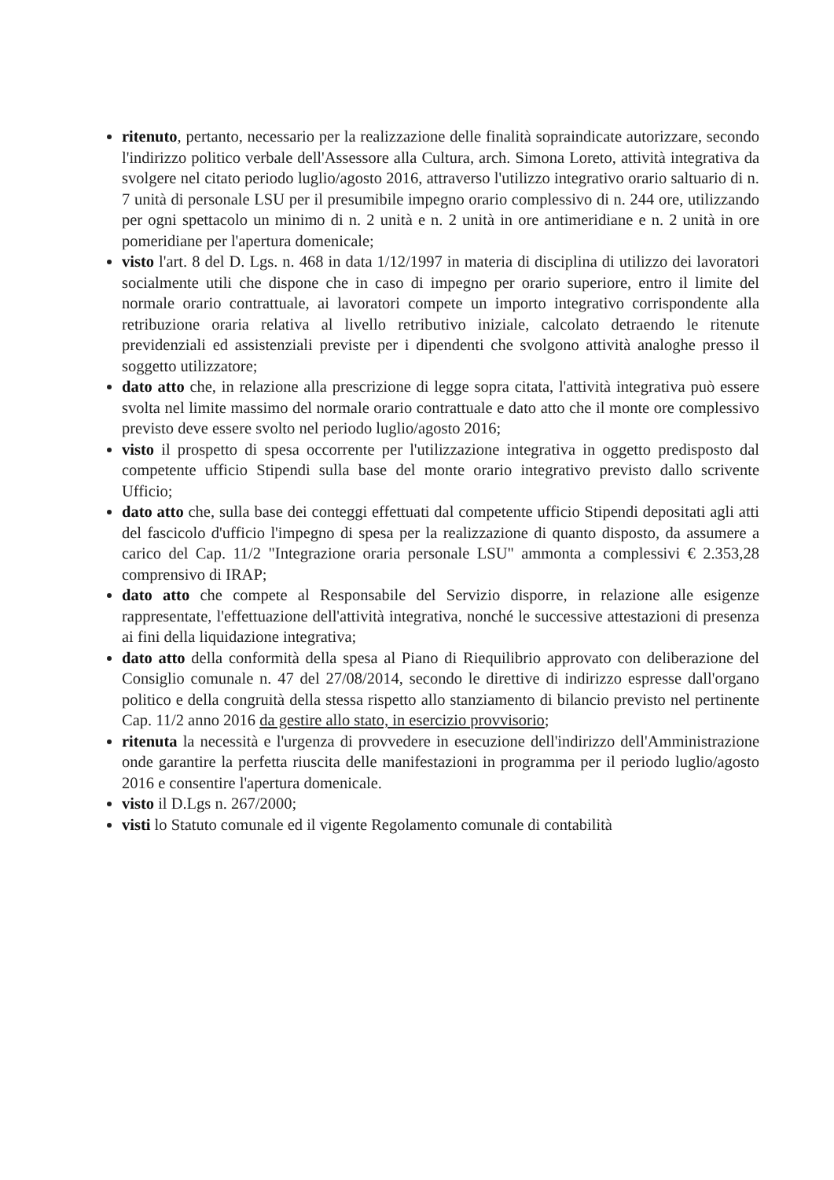ritenuto, pertanto, necessario per la realizzazione delle finalità sopraindicate autorizzare, secondo l'indirizzo politico verbale dell'Assessore alla Cultura, arch. Simona Loreto, attività integrativa da svolgere nel citato periodo luglio/agosto 2016, attraverso l'utilizzo integrativo orario saltuario di n. 7 unità di personale LSU per il presumibile impegno orario complessivo di n. 244 ore, utilizzando per ogni spettacolo un minimo di n. 2 unità e n. 2 unità in ore antimeridiane e n. 2 unità in ore pomeridiane per l'apertura domenicale;
visto l'art. 8 del D. Lgs. n. 468 in data 1/12/1997 in materia di disciplina di utilizzo dei lavoratori socialmente utili che dispone che in caso di impegno per orario superiore, entro il limite del normale orario contrattuale, ai lavoratori compete un importo integrativo corrispondente alla retribuzione oraria relativa al livello retributivo iniziale, calcolato detraendo le ritenute previdenziali ed assistenziali previste per i dipendenti che svolgono attività analoghe presso il soggetto utilizzatore;
dato atto che, in relazione alla prescrizione di legge sopra citata, l'attività integrativa può essere svolta nel limite massimo del normale orario contrattuale e dato atto che il monte ore complessivo previsto deve essere svolto nel periodo luglio/agosto 2016;
visto il prospetto di spesa occorrente per l'utilizzazione integrativa in oggetto predisposto dal competente ufficio Stipendi sulla base del monte orario integrativo previsto dallo scrivente Ufficio;
dato atto che, sulla base dei conteggi effettuati dal competente ufficio Stipendi depositati agli atti del fascicolo d'ufficio l'impegno di spesa per la realizzazione di quanto disposto, da assumere a carico del Cap. 11/2 "Integrazione oraria personale LSU" ammonta a complessivi € 2.353,28 comprensivo di IRAP;
dato atto che compete al Responsabile del Servizio disporre, in relazione alle esigenze rappresentate, l'effettuazione dell'attività integrativa, nonché le successive attestazioni di presenza ai fini della liquidazione integrativa;
dato atto della conformità della spesa al Piano di Riequilibrio approvato con deliberazione del Consiglio comunale n. 47 del 27/08/2014, secondo le direttive di indirizzo espresse dall'organo politico e della congruità della stessa rispetto allo stanziamento di bilancio previsto nel pertinente Cap. 11/2 anno 2016 da gestire allo stato, in esercizio provvisorio;
ritenuta la necessità e l'urgenza di provvedere in esecuzione dell'indirizzo dell'Amministrazione onde garantire la perfetta riuscita delle manifestazioni in programma per il periodo luglio/agosto 2016 e consentire l'apertura domenicale.
visto il D.Lgs n. 267/2000;
visti lo Statuto comunale ed il vigente Regolamento comunale di contabilità